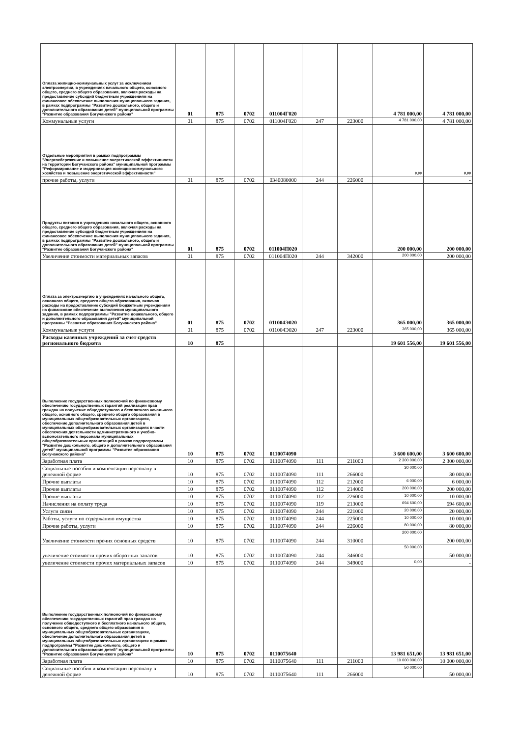| Оплата жилищно-коммунальных услуг за исключением электроэнергии, в учреждениях начального общего, основного общего, среднего общего образования, включая расходы на предоставление субсидий бюджетным учреждениям на финансовое обеспечение выполнения муниципального задания, в рамках подпрограммы "Развитие дошкольного, общего и дополнительного образования детей" муниципальной программы "Развитие образования Богучанского района" | 01 | 875 | 0702 | 011004Г020 | | | 4 781 000,00 | 4 781 000,00 |
| Коммунальные услуги | 01 | 875 | 0702 | 011004Г020 | 247 | 223000 | 4 781 000,00 | 4 781 000,00 |
| Отдельные мероприятия в рамках подпрограммы "Энергосбережение и повышение энергетической эффективности на территории Богучанского района" муниципальной программы "Реформирование и модернизация жилищно-коммунального хозяйства и повышение энергетической эффективности" | | | | | | | 0,00 | 0,00 |
| прочие работы, услуги | 01 | 875 | 0702 | 0340080000 | 244 | 226000 | | - |
| Продукты питания в учреждениях начального общего, основного общего, среднего общего образования, включая расходы на предоставление субсидий бюджетным учреждениям на финансовое обеспечение выполнения муниципального задания, в рамках подпрограммы "Развитие дошкольного, общего и дополнительного образования детей" муниципальной программы "Развитие образования Богучанского района" | 01 | 875 | 0702 | 011004П020 | | | 200 000,00 | 200 000,00 |
| Увеличение стоимости материальных запасов | 01 | 875 | 0702 | 011004П020 | 244 | 342000 | 200 000,00 | 200 000,00 |
| Оплата за электроэнергию в учреждениях начального общего, основного общего, среднего общего образования, включая расходы на предоставление субсидий бюджетным учреждениям на финансовое обеспечение выполнения муниципального задания, в рамках подпрограммы "Развитие дошкольного, общего и дополнительного образования детей" муниципальной программы "Развитие образования Богучанского района" | 01 | 875 | 0702 | 011004Э020 | | | 365 000,00 | 365 000,00 |
| Коммунальные услуги | 01 | 875 | 0702 | 011004Э020 | 247 | 223000 | 365 000,00 | 365 000,00 |
| Расходы казенных учреждений за счет средств регионального бюджета | 10 | 875 | | | | | 19 601 556,00 | 19 601 556,00 |
| Выполнение государственных полномочий по финансовому обеспечению государственных гарантий реализации прав граждан на получение общедоступного и бесплатного начального общего, основного общего, среднего общего образования в муниципальных общеобразовательных организациях, обеспечение дополнительного образования детей в муниципальных общеобразовательных организациях в части обеспечения деятельности административного и учебно-вспомогательного персонала муниципальных общеобразовательных организаций в рамках подпрограммы "Развитие дошкольного, общего и дополнительного образования детей" муниципальной программы "Развитие образования Богучанского района" | 10 | 875 | 0702 | 0110074090 | | | 3 600 600,00 | 3 600 600,00 |
| Заработная плата | 10 | 875 | 0702 | 0110074090 | 111 | 211000 | 2 300 000,00 | 2 300 000,00 |
| Социальные пособия и компенсации персоналу в денежной форме | 10 | 875 | 0702 | 0110074090 | 111 | 266000 | 30 000,00 | 30 000,00 |
| Прочие выплаты | 10 | 875 | 0702 | 0110074090 | 112 | 212000 | 6 000,00 | 6 000,00 |
| Прочие выплаты | 10 | 875 | 0702 | 0110074090 | 112 | 214000 | 200 000,00 | 200 000,00 |
| Прочие выплаты | 10 | 875 | 0702 | 0110074090 | 112 | 226000 | 10 000,00 | 10 000,00 |
| Начисления на оплату труда | 10 | 875 | 0702 | 0110074090 | 119 | 213000 | 694 600,00 | 694 600,00 |
| Услуги связи | 10 | 875 | 0702 | 0110074090 | 244 | 221000 | 20 000,00 | 20 000,00 |
| Работы, услуги по содержанию имущества | 10 | 875 | 0702 | 0110074090 | 244 | 225000 | 10 000,00 | 10 000,00 |
| Прочие работы, услуги | 10 | 875 | 0702 | 0110074090 | 244 | 226000 | 80 000,00 | 80 000,00 |
| Увеличение стоимости прочих основных средств | 10 | 875 | 0702 | 0110074090 | 244 | 310000 | 200 000,00 | 200 000,00 |
| увеличение стоимости прочих оборотных запасов | 10 | 875 | 0702 | 0110074090 | 244 | 346000 | 50 000,00 | 50 000,00 |
| увеличение стоимости прочих материальных запасов | 10 | 875 | 0702 | 0110074090 | 244 | 349000 | 0,00 | - |
| Выполнение государственных полномочий по финансовому обеспечению государственных гарантий прав граждан на получение общедоступного и бесплатного начального общего, основного общего, среднего общего образования в муниципальных общеобразовательных организациях, обеспечение дополнительного образования детей в муниципальных общеобразовательных организациях в рамках подпрограммы "Развитие дошкольного, общего и дополнительного образования детей" муниципальной программы "Развитие образования Богучанского района" | 10 | 875 | 0702 | 0110075640 | | | 13 981 651,00 | 13 981 651,00 |
| Заработная плата | 10 | 875 | 0702 | 0110075640 | 111 | 211000 | 10 000 000,00 | 10 000 000,00 |
| Социальные пособия и компенсации персоналу в денежной форме | 10 | 875 | 0702 | 0110075640 | 111 | 266000 | 50 000,00 | 50 000,00 |